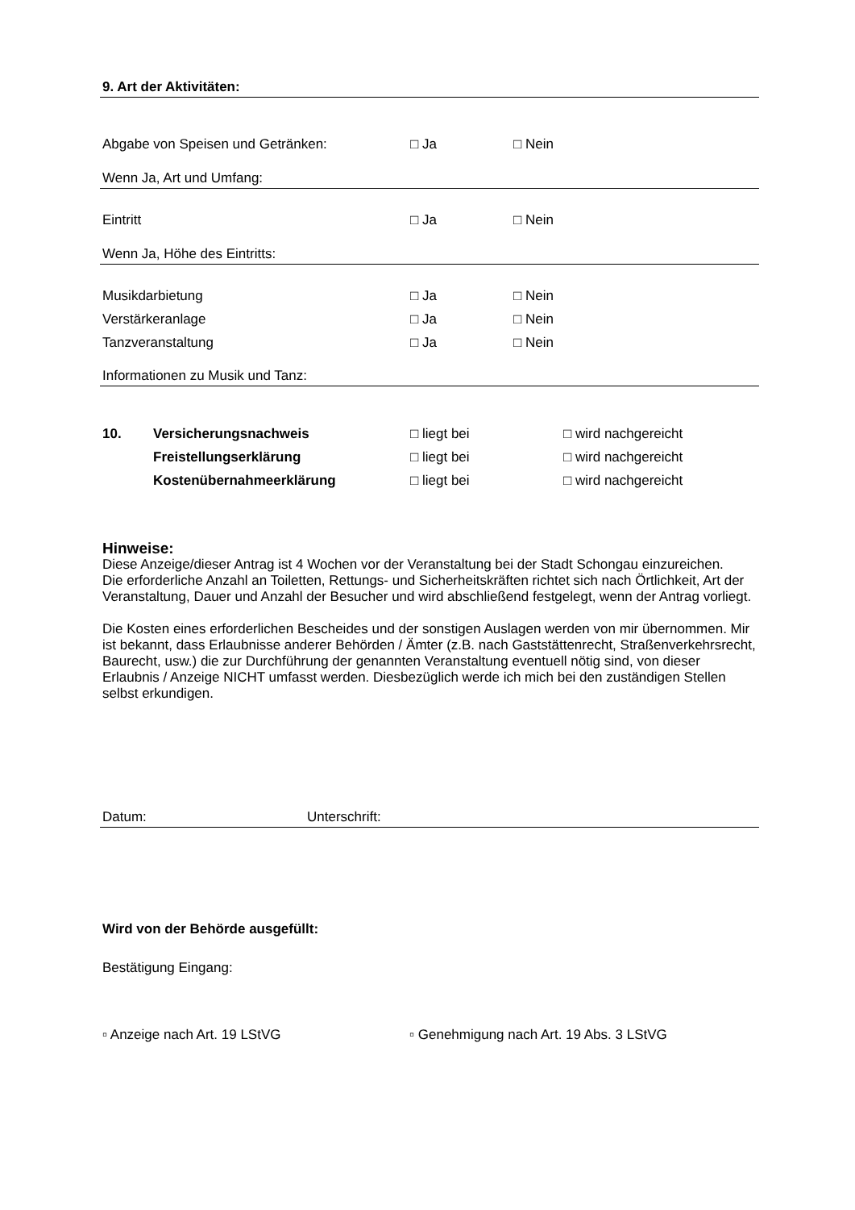9. Art der Aktivitäten:
Abgabe von Speisen und Getränken: □ Ja □ Nein
Wenn Ja, Art und Umfang:
Eintritt □ Ja □ Nein
Wenn Ja, Höhe des Eintritts:
Musikdarbietung □ Ja □ Nein
Verstärkeranlage □ Ja □ Nein
Tanzveranstaltung □ Ja □ Nein
Informationen zu Musik und Tanz:
10. Versicherungsnachweis □ liegt bei □ wird nachgereicht
Freistellungserklärung □ liegt bei □ wird nachgereicht
Kostenübernahmeerklärung □ liegt bei □ wird nachgereicht
Hinweise:
Diese Anzeige/dieser Antrag ist 4 Wochen vor der Veranstaltung bei der Stadt Schongau einzureichen.
Die erforderliche Anzahl an Toiletten, Rettungs- und Sicherheitskräften richtet sich nach Örtlichkeit, Art der Veranstaltung, Dauer und Anzahl der Besucher und wird abschließend festgelegt, wenn der Antrag vorliegt.
Die Kosten eines erforderlichen Bescheides und der sonstigen Auslagen werden von mir übernommen. Mir ist bekannt, dass Erlaubnisse anderer Behörden / Ämter (z.B. nach Gaststättenrecht, Straßenverkehrsrecht, Baurecht, usw.) die zur Durchführung der genannten Veranstaltung eventuell nötig sind, von dieser Erlaubnis / Anzeige NICHT umfasst werden. Diesbezüglich werde ich mich bei den zuständigen Stellen selbst erkundigen.
Datum: Unterschrift:
Wird von der Behörde ausgefüllt:
Bestätigung Eingang:
▫ Anzeige nach Art. 19 LStVG ▫ Genehmigung nach Art. 19 Abs. 3 LStVG